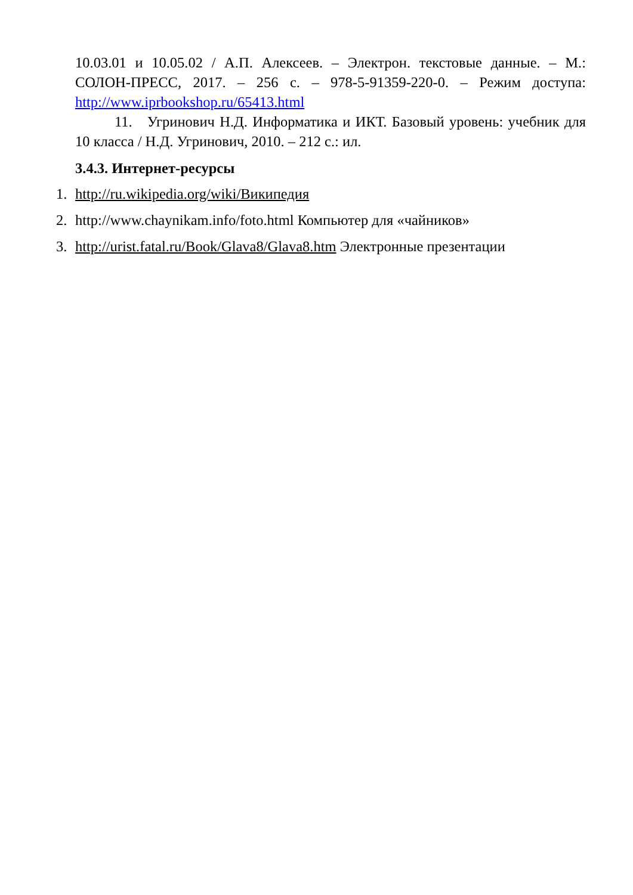10.03.01 и 10.05.02 / А.П. Алексеев. – Электрон. текстовые данные. – М.: СОЛОН-ПРЕСС, 2017. – 256 с. – 978-5-91359-220-0. – Режим доступа: http://www.iprbookshop.ru/65413.html
11. Угринович Н.Д. Информатика и ИКТ. Базовый уровень: учебник для 10 класса / Н.Д. Угринович, 2010. – 212 с.: ил.
3.4.3. Интернет-ресурсы
1. http://ru.wikipedia.org/wiki/Википедия
2. http://www.chaynikam.info/foto.html Компьютер для «чайников»
3. http://urist.fatal.ru/Book/Glava8/Glava8.htm Электронные презентации